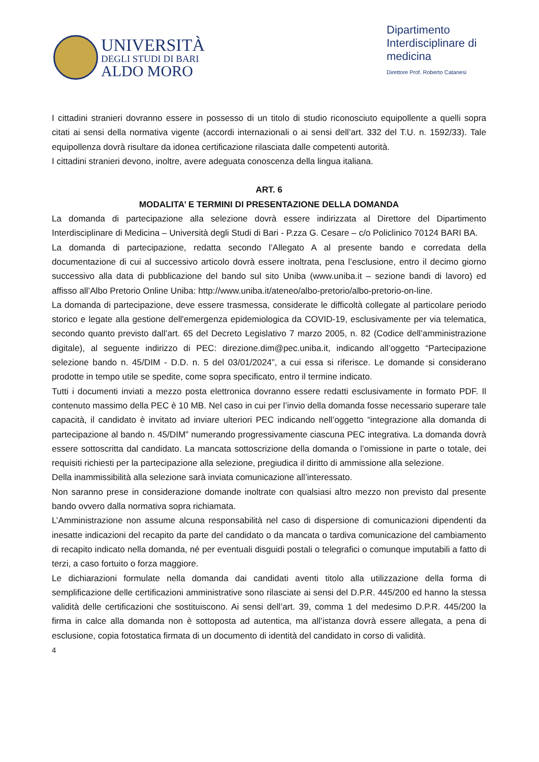UNIVERSITÀ
DEGLI STUDI DI BARI
ALDO MORO
Dipartimento Interdisciplinare di medicina
Direttore Prof. Roberto Catanesi
I cittadini stranieri dovranno essere in possesso di un titolo di studio riconosciuto equipollente a quelli sopra citati ai sensi della normativa vigente (accordi internazionali o ai sensi dell’art. 332 del T.U. n. 1592/33). Tale equipollenza dovrà risultare da idonea certificazione rilasciata dalle competenti autorità.
I cittadini stranieri devono, inoltre, avere adeguata conoscenza della lingua italiana.
ART. 6
MODALITA’ E TERMINI DI PRESENTAZIONE DELLA DOMANDA
La domanda di partecipazione alla selezione dovrà essere indirizzata al Direttore del Dipartimento Interdisciplinare di Medicina – Università degli Studi di Bari - P.zza G. Cesare – c/o Policlinico 70124 BARI BA.
La domanda di partecipazione, redatta secondo l’Allegato A al presente bando e corredata della documentazione di cui al successivo articolo dovrà essere inoltrata, pena l’esclusione, entro il decimo giorno successivo alla data di pubblicazione del bando sul sito Uniba (www.uniba.it – sezione bandi di lavoro) ed affisso all’Albo Pretorio Online Uniba: http://www.uniba.it/ateneo/albo-pretorio/albo-pretorio-on-line.
La domanda di partecipazione, deve essere trasmessa, considerate le difficoltà collegate al particolare periodo storico e legate alla gestione dell'emergenza epidemiologica da COVID-19, esclusivamente per via telematica, secondo quanto previsto dall’art. 65 del Decreto Legislativo 7 marzo 2005, n. 82 (Codice dell’amministrazione digitale), al seguente indirizzo di PEC: direzione.dim@pec.uniba.it, indicando all’oggetto “Partecipazione selezione bando n. 45/DIM - D.D. n. 5 del 03/01/2024”, a cui essa si riferisce. Le domande si considerano prodotte in tempo utile se spedite, come sopra specificato, entro il termine indicato.
Tutti i documenti inviati a mezzo posta elettronica dovranno essere redatti esclusivamente in formato PDF. Il contenuto massimo della PEC è 10 MB. Nel caso in cui per l’invio della domanda fosse necessario superare tale capacità, il candidato è invitato ad inviare ulteriori PEC indicando nell’oggetto “integrazione alla domanda di partecipazione al bando n. 45/DIM” numerando progressivamente ciascuna PEC integrativa. La domanda dovrà essere sottoscritta dal candidato. La mancata sottoscrizione della domanda o l’omissione in parte o totale, dei requisiti richiesti per la partecipazione alla selezione, pregiudica il diritto di ammissione alla selezione.
Della inammissibilità alla selezione sarà inviata comunicazione all’interessato.
Non saranno prese in considerazione domande inoltrate con qualsiasi altro mezzo non previsto dal presente bando ovvero dalla normativa sopra richiamata.
L’Amministrazione non assume alcuna responsabilità nel caso di dispersione di comunicazioni dipendenti da inesatte indicazioni del recapito da parte del candidato o da mancata o tardiva comunicazione del cambiamento di recapito indicato nella domanda, né per eventuali disguidi postali o telegrafici o comunque imputabili a fatto di terzi, a caso fortuito o forza maggiore.
Le dichiarazioni formulate nella domanda dai candidati aventi titolo alla utilizzazione della forma di semplificazione delle certificazioni amministrative sono rilasciate ai sensi del D.P.R. 445/200 ed hanno la stessa validità delle certificazioni che sostituiscono. Ai sensi dell’art. 39, comma 1 del medesimo D.P.R. 445/200 la firma in calce alla domanda non è sottoposta ad autentica, ma all’istanza dovrà essere allegata, a pena di esclusione, copia fotostatica firmata di un documento di identità del candidato in corso di validità.
4